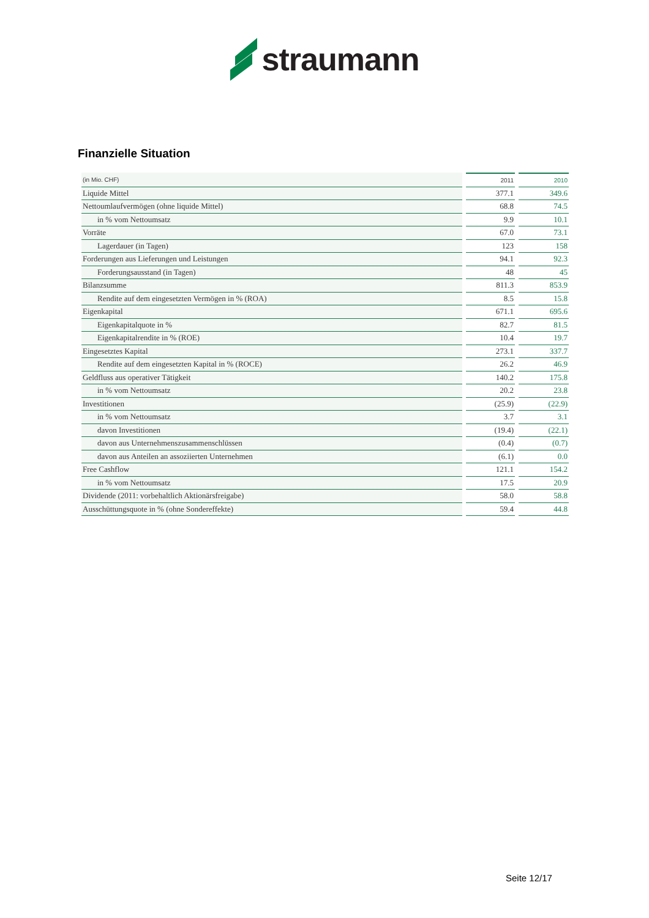straumann
Finanzielle Situation
| (in Mio. CHF) | 2011 | 2010 |
| --- | --- | --- |
| Liquide Mittel | 377.1 | 349.6 |
| Nettoumlaufvermögen (ohne liquide Mittel) | 68.8 | 74.5 |
| in % vom Nettoumsatz | 9.9 | 10.1 |
| Vorräte | 67.0 | 73.1 |
| Lagerdauer (in Tagen) | 123 | 158 |
| Forderungen aus Lieferungen und Leistungen | 94.1 | 92.3 |
| Forderungsausstand (in Tagen) | 48 | 45 |
| Bilanzsumme | 811.3 | 853.9 |
| Rendite auf dem eingesetzten Vermögen in % (ROA) | 8.5 | 15.8 |
| Eigenkapital | 671.1 | 695.6 |
| Eigenkapitalquote in % | 82.7 | 81.5 |
| Eigenkapitalrendite in % (ROE) | 10.4 | 19.7 |
| Eingesetztes Kapital | 273.1 | 337.7 |
| Rendite auf dem eingesetzten Kapital in % (ROCE) | 26.2 | 46.9 |
| Geldfluss aus operativer Tätigkeit | 140.2 | 175.8 |
| in % vom Nettoumsatz | 20.2 | 23.8 |
| Investitionen | (25.9) | (22.9) |
| in % vom Nettoumsatz | 3.7 | 3.1 |
| davon Investitionen | (19.4) | (22.1) |
| davon aus Unternehmenszusammenschlüssen | (0.4) | (0.7) |
| davon aus Anteilen an assoziierten Unternehmen | (6.1) | 0.0 |
| Free Cashflow | 121.1 | 154.2 |
| in % vom Nettoumsatz | 17.5 | 20.9 |
| Dividende (2011: vorbehaltlich Aktionärsfreigabe) | 58.0 | 58.8 |
| Ausschüttungsquote in % (ohne Sondereffekte) | 59.4 | 44.8 |
Seite 12/17